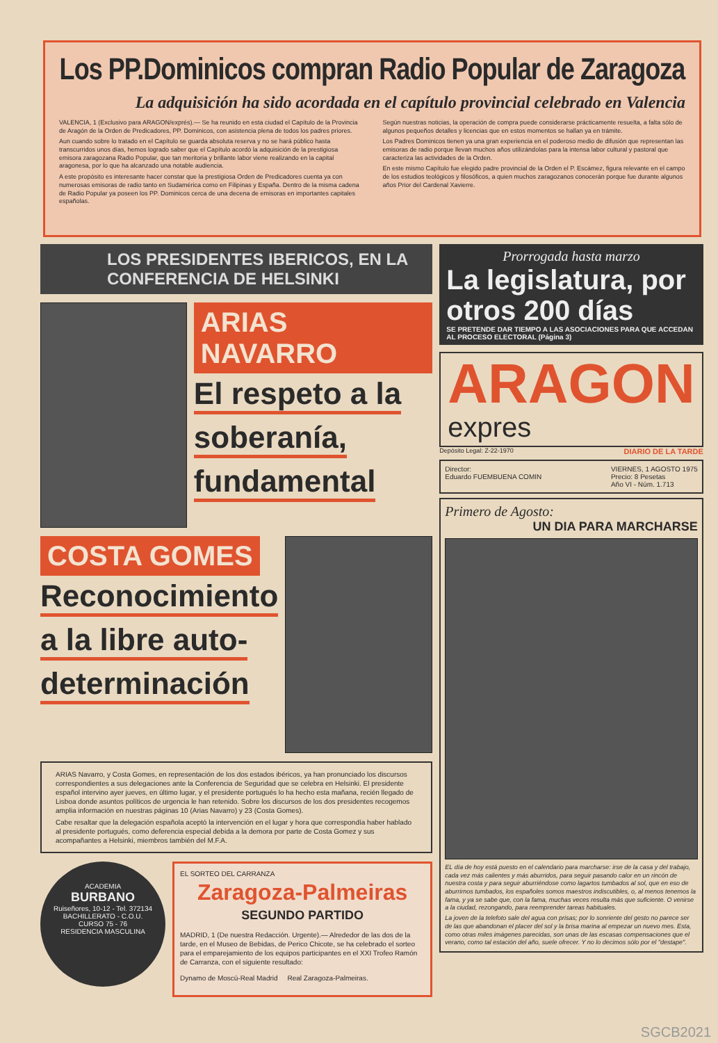Los PP.Dominicos compran Radio Popular de Zaragoza
La adquisición ha sido acordada en el capítulo provincial celebrado en Valencia
VALENCIA, 1 (Exclusivo para ARAGON/exprés).— Se ha reunido en esta ciudad el Capítulo de la Provincia de Aragón de la Orden de Predicadores, PP. Dominicos, con asistencia plena de todos los padres priores.
Aun cuando sobre lo tratado en el Capítulo se guarda absoluta reserva y no se hará público hasta transcurridos unos días, hemos logrado saber que el Capítulo acordó la adquisición de la prestigiosa emisora zaragozana Radio Popular, que tan meritoria y brillante labor viene realizando en la capital aragonesa, por lo que ha alcanzado una notable audiencia.
A este propósito es interesante hacer constar que la prestigiosa Orden de Predicadores cuenta ya con numerosas emisoras de radio tanto en Sudamérica como en Filipinas y España. Dentro de la misma cadena de Radio Popular ya poseen los PP. Dominicos cerca de una decena de emisoras en importantes capitales españolas.
Según nuestras noticias, la operación de compra puede considerarse prácticamente resuelta, a falta sólo de algunos pequeños detalles y licencias que en estos momentos se hallan ya en trámite.
Los Padres Dominicos tienen ya una gran experiencia en el poderoso medio de difusión que representan las emisoras de radio porque llevan muchos años utilizándolas para la intensa labor cultural y pastoral que caracteriza las actividades de la Orden.
En este mismo Capítulo fue elegido padre provincial de la Orden el P. Escámez, figura relevante en el campo de los estudios teológicos y filosóficos, a quien muchos zaragozanos conocerán porque fue durante algunos años Prior del Cardenal Xavierre.
LOS PRESIDENTES IBERICOS, EN LA CONFERENCIA DE HELSINKI
ARIAS NAVARRO
El respeto a la
soberanía,
fundamental
COSTA GOMES
Reconocimiento
a la libre auto-
determinación
ARIAS Navarro, y Costa Gomes, en representación de los dos estados ibéricos, ya han pronunciado los discursos correspondientes a sus delegaciones ante la Conferencia de Seguridad que se celebra en Helsinki. El presidente español intervino ayer jueves, en último lugar, y el presidente portugués lo ha hecho esta mañana, recién llegado de Lisboa donde asuntos políticos de urgencia le han retenido. Sobre los discursos de los dos presidentes recogemos amplia información en nuestras páginas 10 (Arias Navarro) y 23 (Costa Gomes).
Cabe resaltar que la delegación española aceptó la intervención en el lugar y hora que correspondía haber hablado al presidente portugués, como deferencia especial debida a la demora por parte de Costa Gomez y sus acompañantes a Helsinki, miembros también del M.F.A.
ACADEMIA
BURBANO
Ruiseñores, 10-12 - Tel. 372134
BACHILLERATO - C.O.U.
CURSO 75 - 76
RESIDENCIA MASCULINA
EL SORTEO DEL CARRANZA
Zaragoza-Palmeiras
SEGUNDO PARTIDO
MADRID, 1 (De nuestra Redacción. Urgente).— Alrededor de las dos de la tarde, en el Museo de Bebidas, de Perico Chicote, se ha celebrado el sorteo para el emparejamiento de los equipos participantes en el XXI Trofeo Ramón de Carranza, con el siguiente resultado:
Dynamo de Moscú-Real Madrid Real Zaragoza-Palmeiras.
Prorrogada hasta marzo
La legislatura, por otros 200 días
SE PRETENDE DAR TIEMPO A LAS ASOCIACIONES PARA QUE ACCEDAN AL PROCESO ELECTORAL (Página 3)
ARAGON
expres
Depósito Legal: Z-22-1970 DIARIO DE LA TARDE
Director:
Eduardo FUEMBUENA COMIN VIERNES, 1 AGOSTO 1975
Precio: 8 Pesetas
Año VI - Núm. 1.713
Primero de Agosto:
UN DIA PARA MARCHARSE
EL día de hoy está puesto en el calendario para marcharse: irse de la casa y del trabajo, cada vez más calientes y más aburridos, para seguir pasando calor en un rincón de nuestra costa y para seguir aburriéndose como lagartos tumbados al sol, que en eso de aburrirnos tumbados, los españoles somos maestros indiscutibles, o, al menos tenemos la fama, y ya se sabe que, con la fama, muchas veces resulta más que suficiente. O venirse a la ciudad, rezongando, para reemprender tareas habituales.
La joven de la telefoto sale del agua con prisas; por lo sonriente del gesto no parece ser de las que abandonan el placer del sol y la brisa marina al empezar un nuevo mes. Esta, como otras miles imágenes parecidas, son unas de las escasas compensaciones que el verano, como tal estación del año, suele ofrecer. Y no lo decimos sólo por el "destape".
SGCB2021